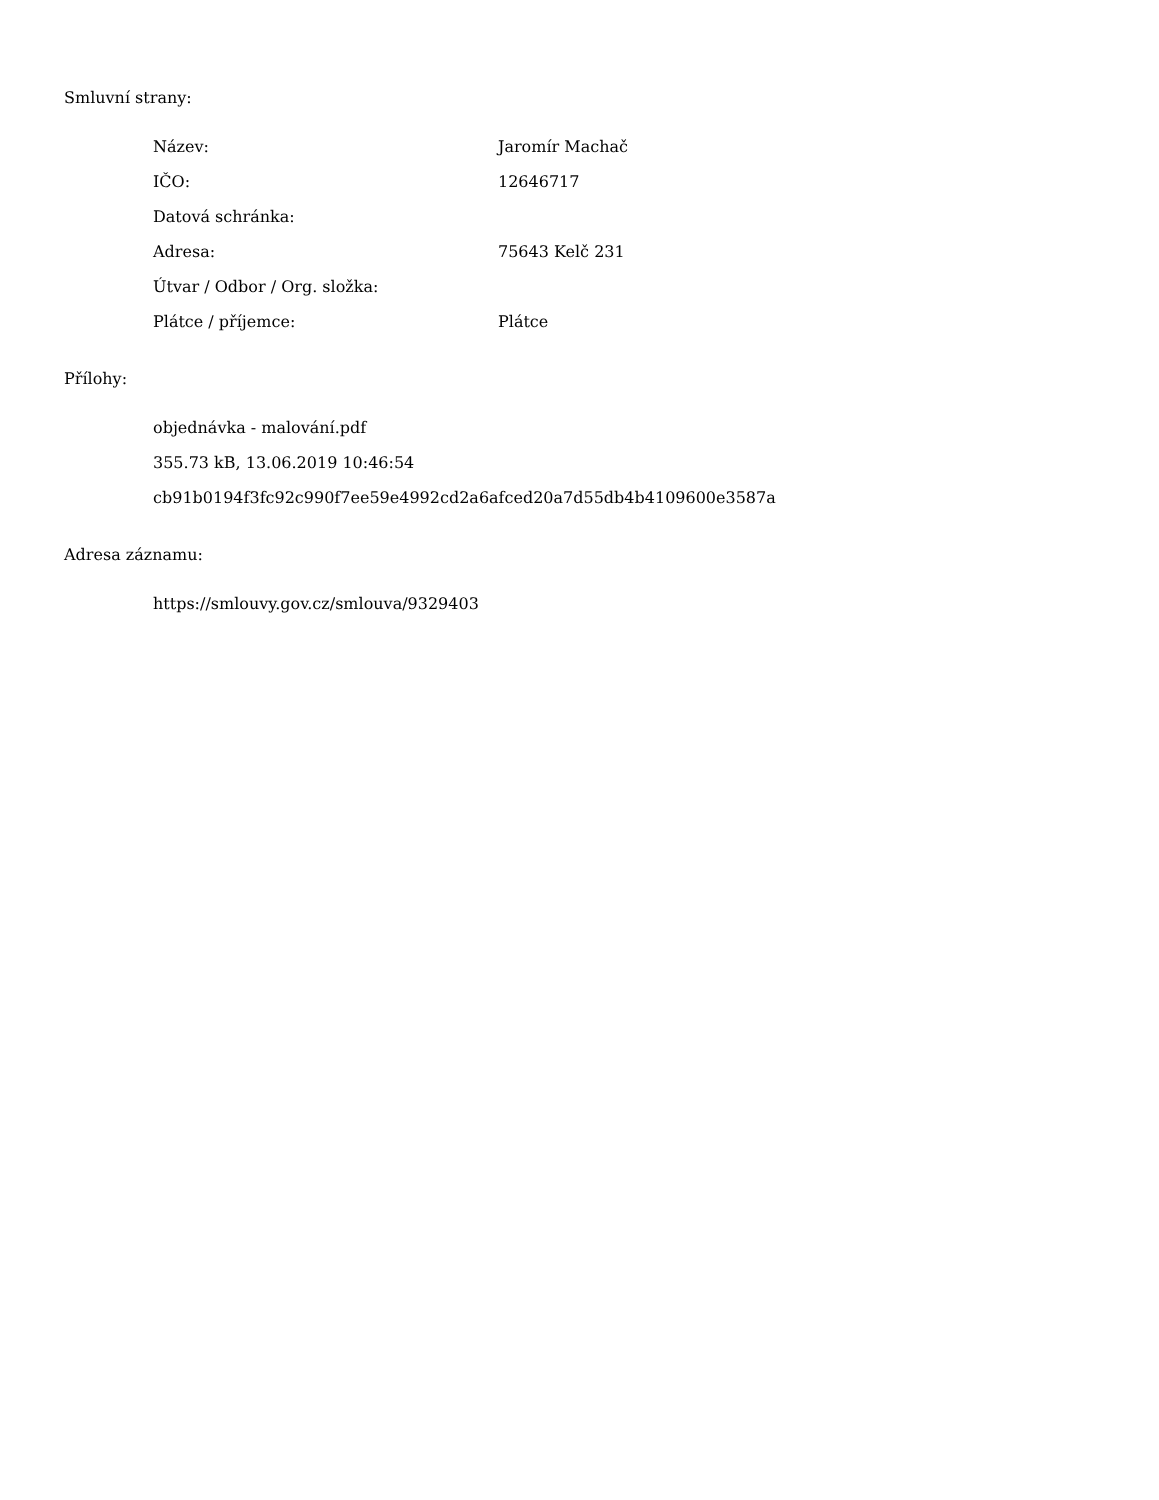Smluvní strany:
| Název: | Jaromír Machač |
| IČO: | 12646717 |
| Datová schránka: | |
| Adresa: | 75643 Kelč 231 |
| Útvar / Odbor / Org. složka: | |
| Plátce / příjemce: | Plátce |
Přílohy:
objednávka - malování.pdf
355.73 kB, 13.06.2019 10:46:54
cb91b0194f3fc92c990f7ee59e4992cd2a6afced20a7d55db4b4109600e3587a
Adresa záznamu:
https://smlouvy.gov.cz/smlouva/9329403